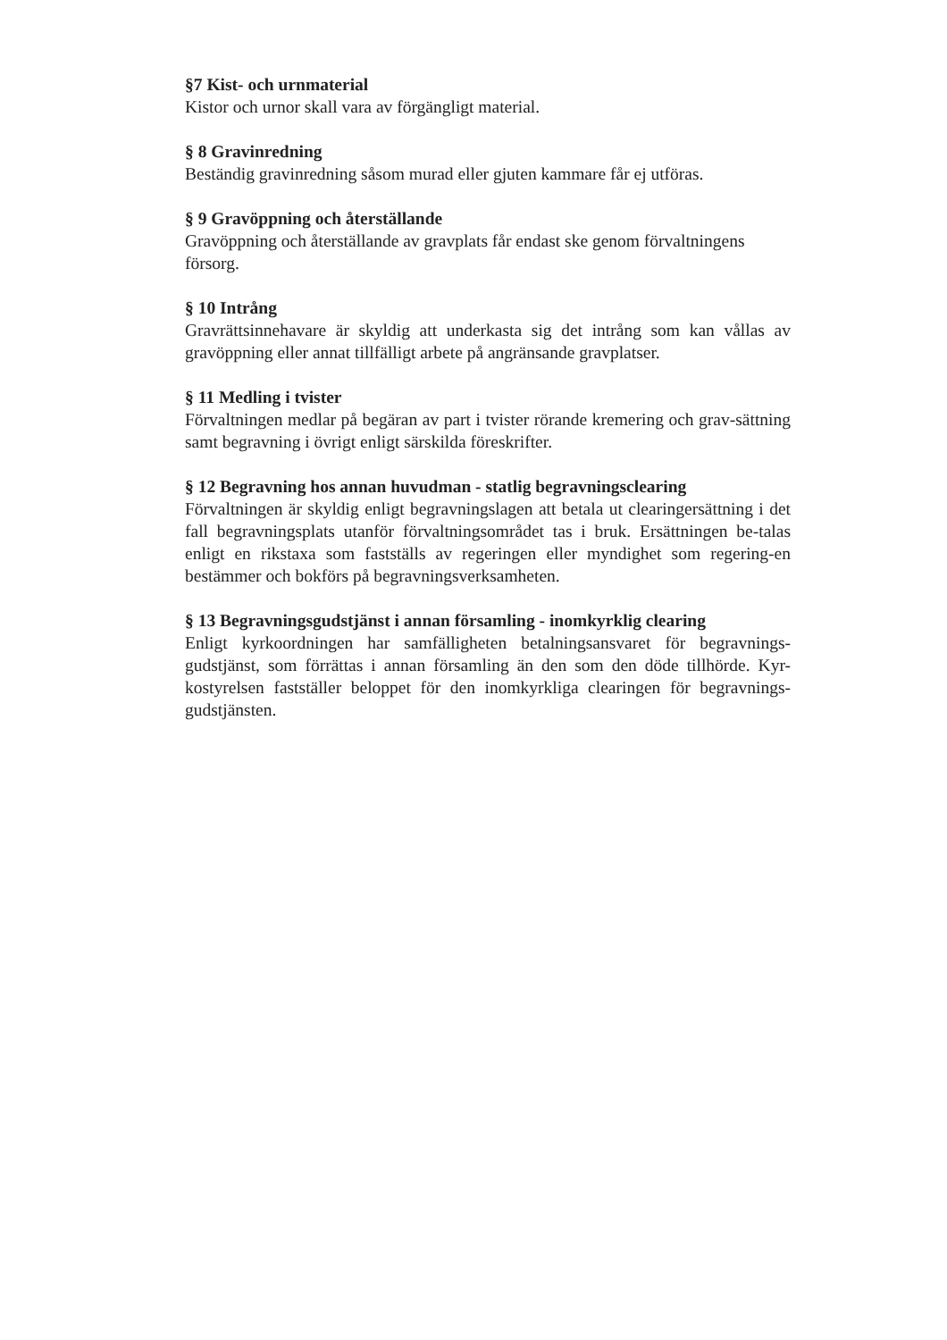§7 Kist- och urnmaterial
Kistor och urnor skall vara av förgängligt material.
§ 8 Gravinredning
Beständig gravinredning såsom murad eller gjuten kammare får ej utföras.
§ 9 Gravöppning och återställande
Gravöppning och återställande av gravplats får endast ske genom förvaltningens försorg.
§ 10 Intrång
Gravrättsinnehavare är skyldig att underkasta sig det intrång som kan vållas av gravöppning eller annat tillfälligt arbete på angränsande gravplatser.
§ 11 Medling i tvister
Förvaltningen medlar på begäran av part i tvister rörande kremering och grav-sättning samt begravning i övrigt enligt särskilda föreskrifter.
§ 12 Begravning hos annan huvudman - statlig begravningsclearing
Förvaltningen är skyldig enligt begravningslagen att betala ut clearingersättning i det fall begravningsplats utanför förvaltningsområdet tas i bruk. Ersättningen be-talas enligt en rikstaxa som fastställs av regeringen eller myndighet som regering-en bestämmer och bokförs på begravningsverksamheten.
§ 13 Begravningsgudstjänst i annan församling - inomkyrklig clearing
Enligt kyrkoordningen har samfälligheten betalningsansvaret för begravnings-gudstjänst, som förrättas i annan församling än den som den döde tillhörde. Kyr-kostyrelsen fastställer beloppet för den inomkyrkliga clearingen för begravnings-gudstjänsten.